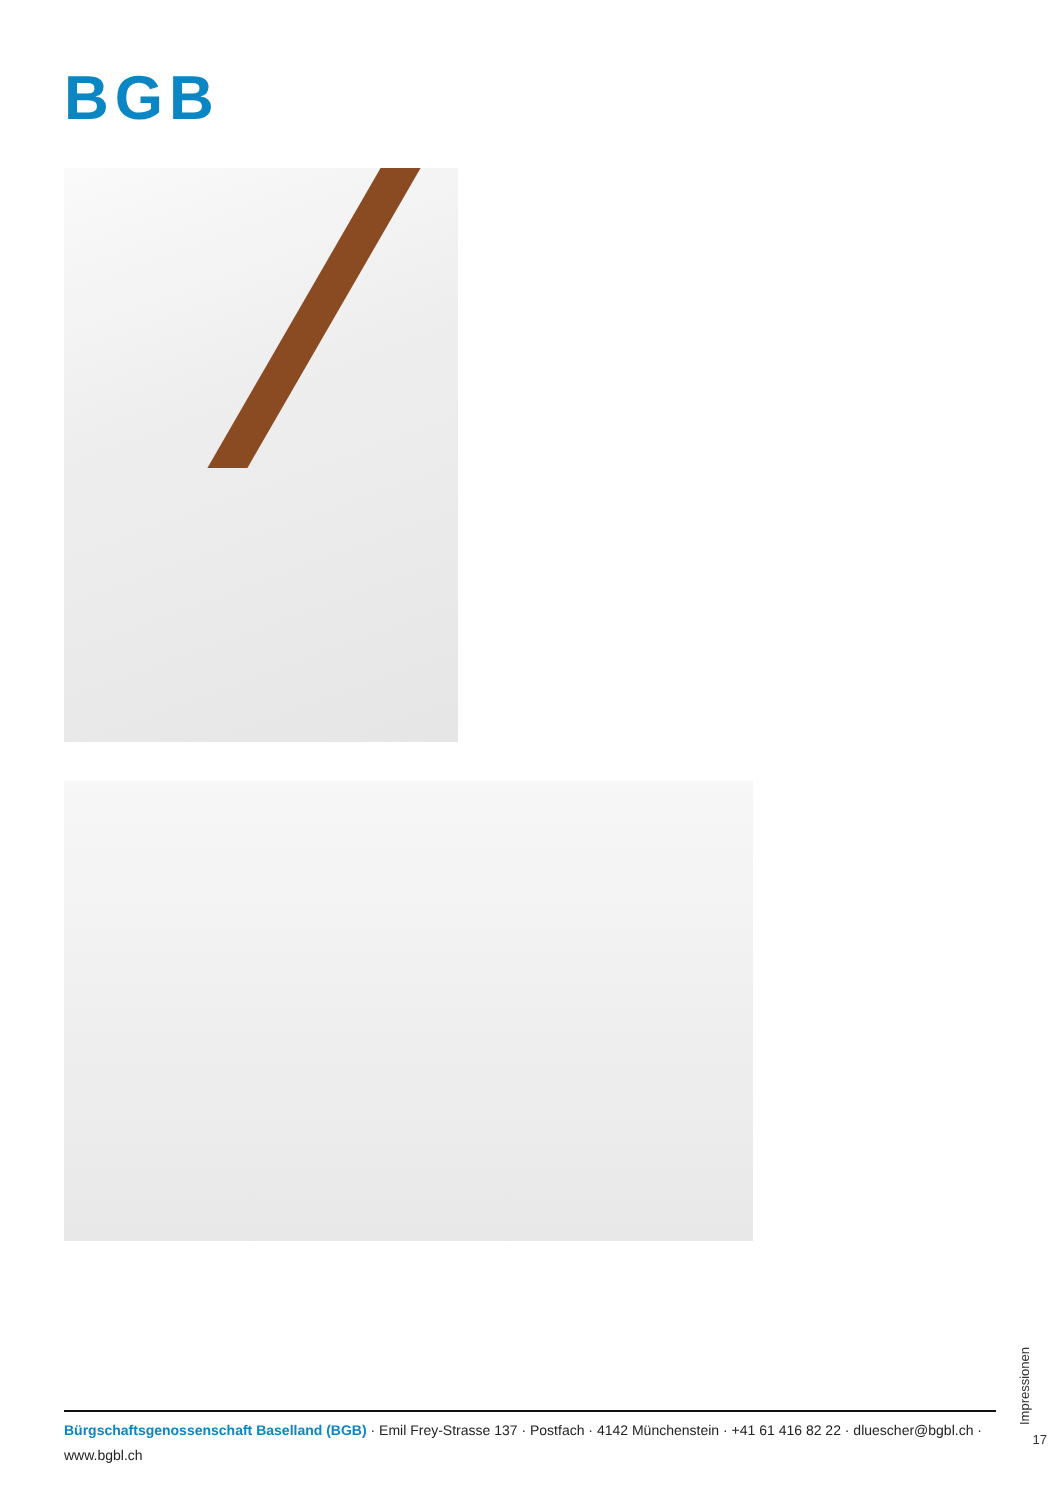BGB
Impressionen
17
Bürgschaftsgenossenschaft Baselland (BGB) · Emil Frey-Strasse 137 · Postfach · 4142 Münchenstein · +41 61 416 82 22 · dluescher@bgbl.ch · www.bgbl.ch